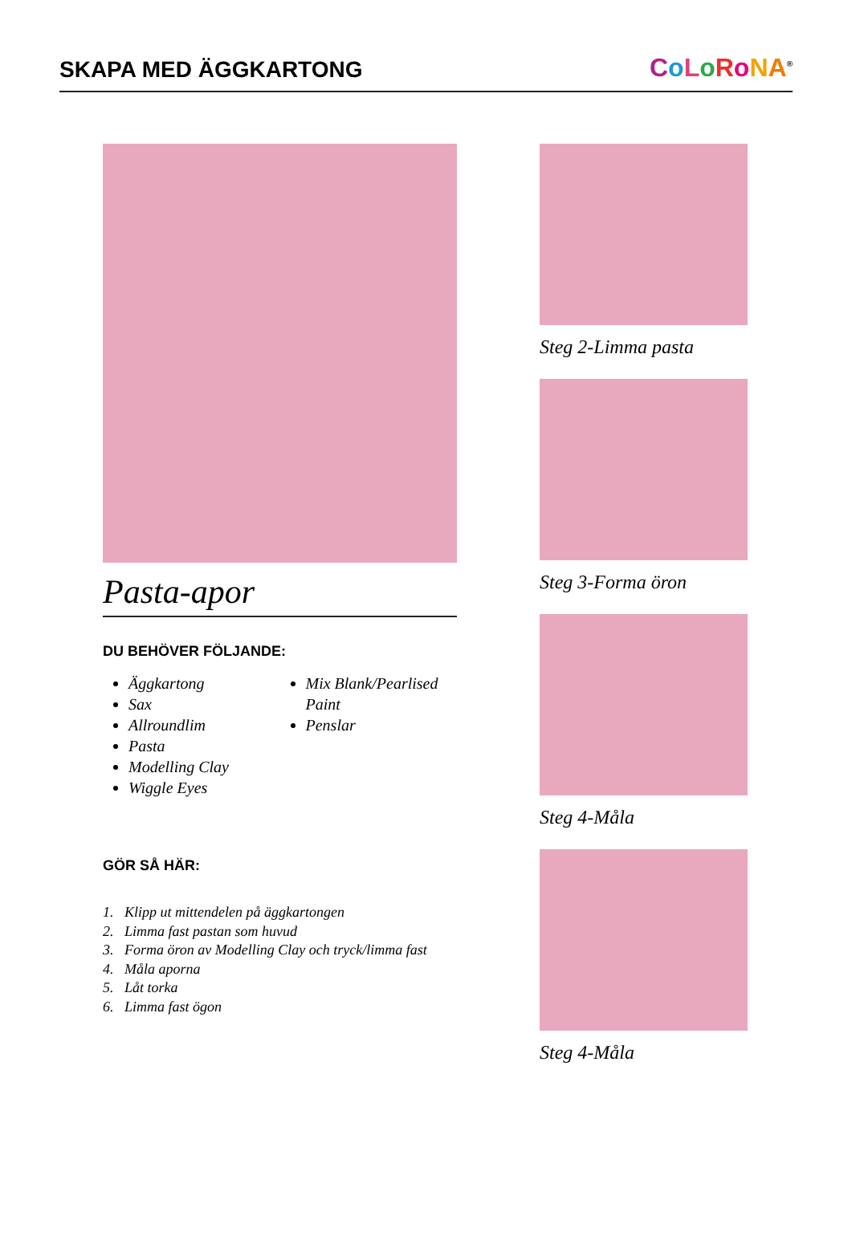SKAPA MED ÄGGKARTONG
CoLoRoNA<sup>®</sup>
Pasta-apor
DU BEHÖVER FÖLJANDE:
Äggkartong
Sax
Allroundlim
Pasta
Modelling Clay
Wiggle Eyes
Mix Blank/Pearlised Paint
Penslar
GÖR SÅ HÄR:
1. Klipp ut mittendelen på äggkartongen
2. Limma fast pastan som huvud
3. Forma öron av Modelling Clay och tryck/limma fast
4. Måla aporna
5. Låt torka
6. Limma fast ögon
Steg 2-Limma pasta
Steg 3-Forma öron
Steg 4-Måla
Steg 4-Måla